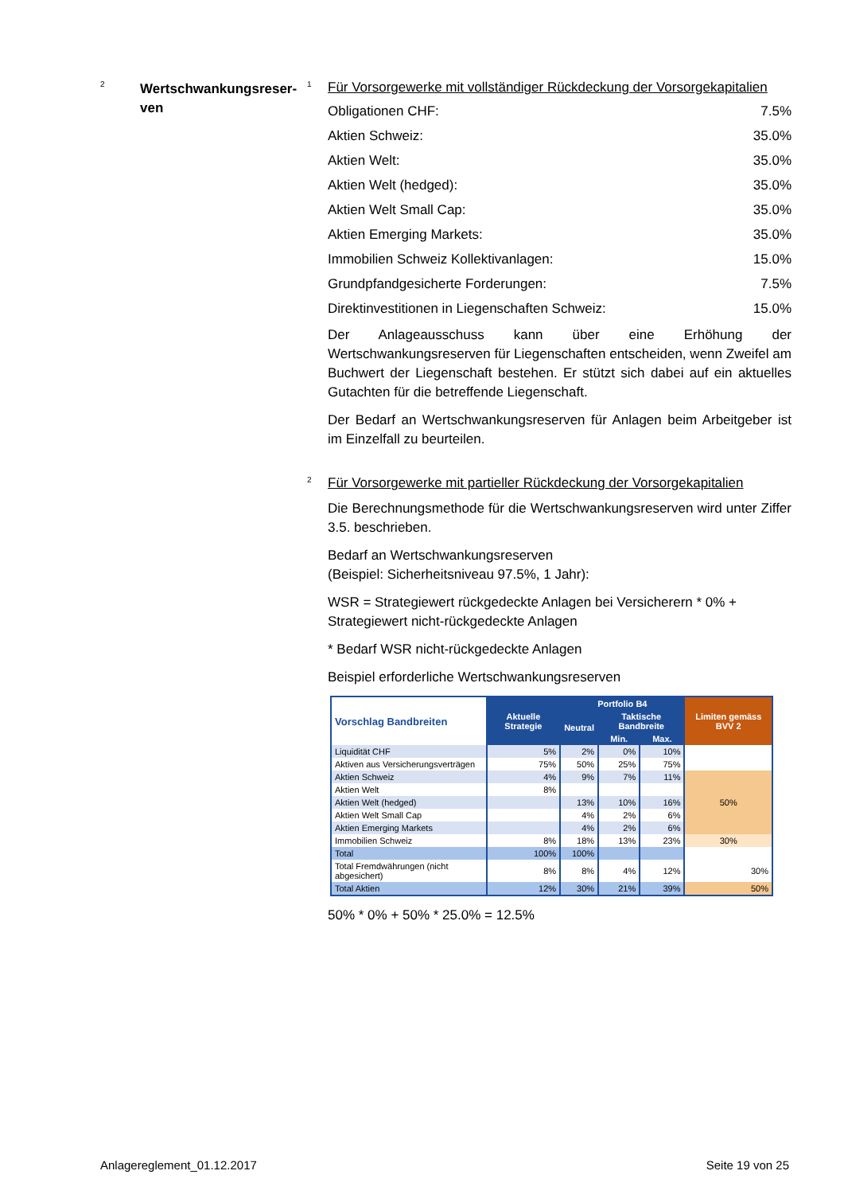2
Wertschwankungsreser-
ven
1
Für Vorsorgewerke mit vollständiger Rückdeckung der Vorsorgekapitalien
Obligationen CHF: 7.5%
Aktien Schweiz: 35.0%
Aktien Welt: 35.0%
Aktien Welt (hedged): 35.0%
Aktien Welt Small Cap: 35.0%
Aktien Emerging Markets: 35.0%
Immobilien Schweiz Kollektivanlagen: 15.0%
Grundpfandgesicherte Forderungen: 7.5%
Direktinvestitionen in Liegenschaften Schweiz: 15.0%
Der Anlageausschuss kann über eine Erhöhung der Wertschwankungsreserven für Liegenschaften entscheiden, wenn Zweifel am Buchwert der Liegenschaft bestehen. Er stützt sich dabei auf ein aktuelles Gutachten für die betreffende Liegenschaft.
Der Bedarf an Wertschwankungsreserven für Anlagen beim Arbeitgeber ist im Einzelfall zu beurteilen.
2
Für Vorsorgewerke mit partieller Rückdeckung der Vorsorgekapitalien
Die Berechnungsmethode für die Wertschwankungsreserven wird unter Ziffer 3.5. beschrieben.
Bedarf an Wertschwankungsreserven
(Beispiel: Sicherheitsniveau 97.5%, 1 Jahr):
WSR = Strategiewert rückgedeckte Anlagen bei Versicherern * 0% + Strategiewert nicht-rückgedeckte Anlagen
* Bedarf WSR nicht-rückgedeckte Anlagen
Beispiel erforderliche Wertschwankungsreserven
| Vorschlag Bandbreiten | Aktuelle Strategie | Portfolio B4 | | | Limiten gemäss BVV 2 |
| --- | --- | --- | --- | --- | --- |
| | | Neutral | Taktische Bandbreite | | |
| | | | Min. | Max. | |
| Liquidität CHF | 5% | 2% | 0% | 10% | |
| Aktiven aus Versicherungsverträgen | 75% | 50% | 25% | 75% | |
| Aktien Schweiz | 4% | 9% | 7% | 11% | 50% |
| Aktien Welt | 8% | | | | |
| Aktien Welt (hedged) | | 13% | 10% | 16% | |
| Aktien Welt Small Cap | | 4% | 2% | 6% | |
| Aktien Emerging Markets | | 4% | 2% | 6% | |
| Immobilien Schweiz | 8% | 18% | 13% | 23% | 30% |
| Total | 100% | 100% | | | |
| Total Fremdwährungen (nicht abgesichert) | 8% | 8% | 4% | 12% | 30% |
| Total Aktien | 12% | 30% | 21% | 39% | 50% |
50% * 0% + 50% * 25.0% = 12.5%
Anlagereglement_01.12.2017 Seite 19 von 25